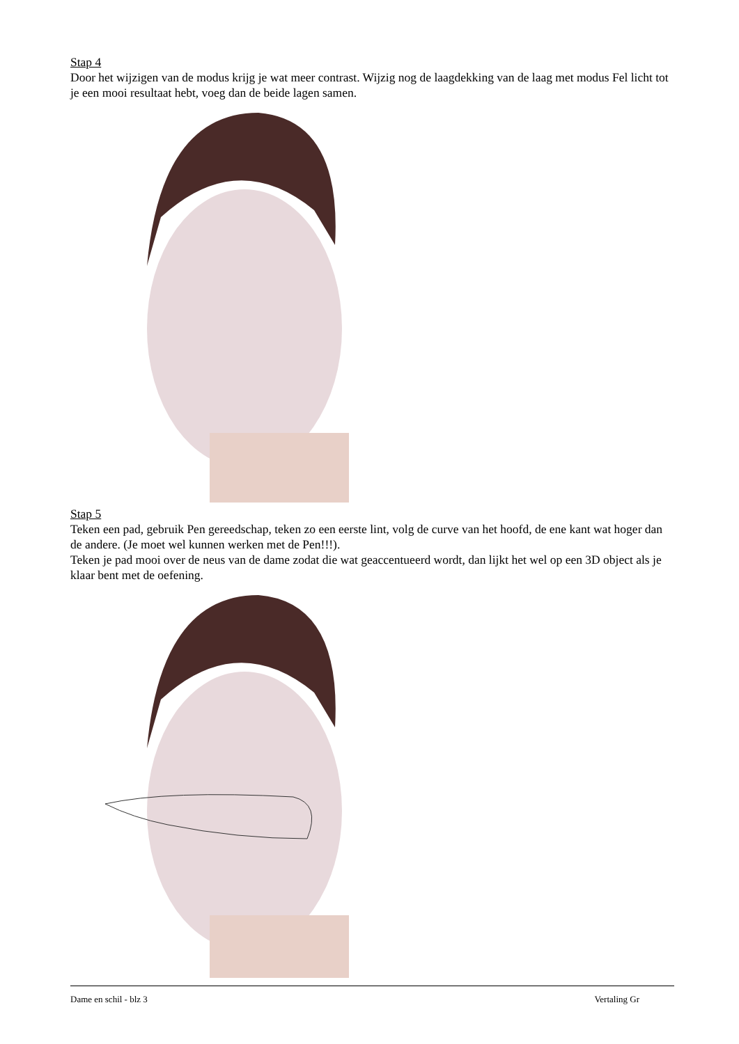Stap 4
Door het wijzigen van de modus krijg je wat meer contrast. Wijzig nog de laagdekking van de laag met modus Fel licht tot je een mooi resultaat hebt, voeg dan de beide lagen samen.
Stap 5
Teken een pad, gebruik Pen gereedschap, teken zo een eerste lint, volg de curve van het hoofd, de ene kant wat hoger dan de andere. (Je moet wel kunnen werken met de Pen!!!).
Teken je pad mooi over de neus van de dame zodat die wat geaccentueerd wordt, dan lijkt het wel op een 3D object als je klaar bent met de oefening.
Dame en schil - blz 3 Vertaling Gr